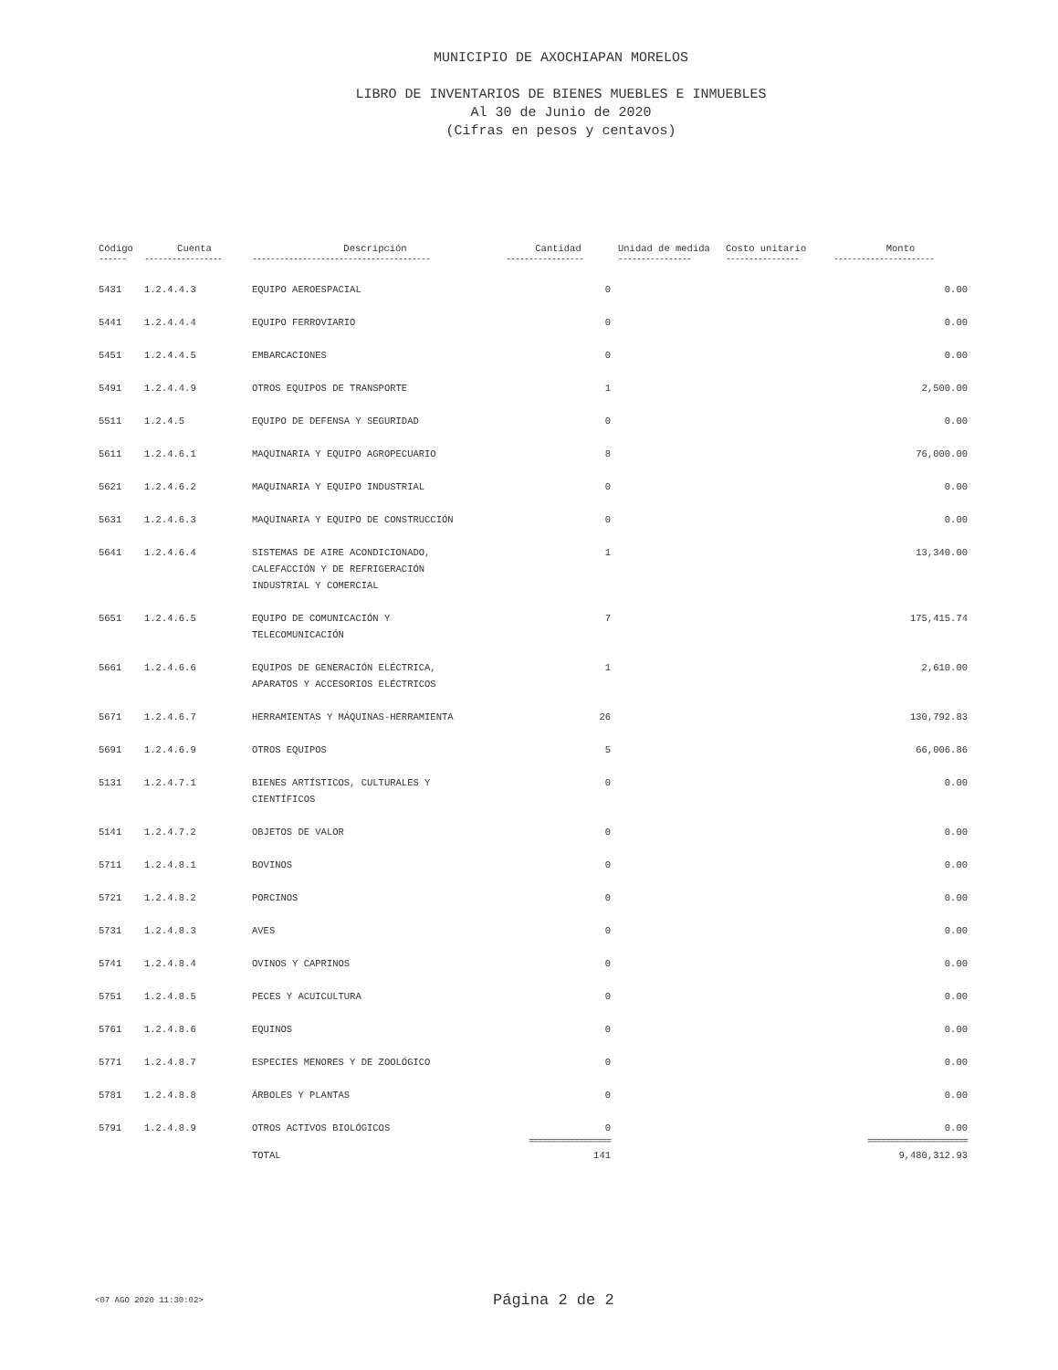MUNICIPIO DE AXOCHIAPAN MORELOS
LIBRO DE INVENTARIOS DE BIENES MUEBLES E INMUEBLES
Al 30 de Junio de 2020
(Cifras en pesos y centavos)
| Código | Cuenta | Descripción | Cantidad | Unidad de medida | Costo unitario | Monto |
| --- | --- | --- | --- | --- | --- | --- |
| ------ | ----------------- | --------------------------------------- | ----------------- | ---------------- | ---------------- | ---------------------- |
| 5431 | 1.2.4.4.3 | EQUIPO AEROESPACIAL | 0 | | | 0.00 |
| 5441 | 1.2.4.4.4 | EQUIPO FERROVIARIO | 0 | | | 0.00 |
| 5451 | 1.2.4.4.5 | EMBARCACIONES | 0 | | | 0.00 |
| 5491 | 1.2.4.4.9 | OTROS EQUIPOS DE TRANSPORTE | 1 | | | 2,500.00 |
| 5511 | 1.2.4.5 | EQUIPO DE DEFENSA Y SEGURIDAD | 0 | | | 0.00 |
| 5611 | 1.2.4.6.1 | MAQUINARIA Y EQUIPO AGROPECUARIO | 8 | | | 76,000.00 |
| 5621 | 1.2.4.6.2 | MAQUINARIA Y EQUIPO INDUSTRIAL | 0 | | | 0.00 |
| 5631 | 1.2.4.6.3 | MAQUINARIA Y EQUIPO DE CONSTRUCCIÓN | 0 | | | 0.00 |
| 5641 | 1.2.4.6.4 | SISTEMAS DE AIRE ACONDICIONADO, CALEFACCIÓN Y DE REFRIGERACIÓN INDUSTRIAL Y COMERCIAL | 1 | | | 13,340.00 |
| 5651 | 1.2.4.6.5 | EQUIPO DE COMUNICACIÓN Y TELECOMUNICACIÓN | 7 | | | 175,415.74 |
| 5661 | 1.2.4.6.6 | EQUIPOS DE GENERACIÓN ELÉCTRICA, APARATOS Y ACCESORIOS ELÉCTRICOS | 1 | | | 2,610.00 |
| 5671 | 1.2.4.6.7 | HERRAMIENTAS Y MÁQUINAS-HERRAMIENTA | 26 | | | 130,792.83 |
| 5691 | 1.2.4.6.9 | OTROS EQUIPOS | 5 | | | 66,006.86 |
| 5131 | 1.2.4.7.1 | BIENES ARTÍSTICOS, CULTURALES Y CIENTÍFICOS | 0 | | | 0.00 |
| 5141 | 1.2.4.7.2 | OBJETOS DE VALOR | 0 | | | 0.00 |
| 5711 | 1.2.4.8.1 | BOVINOS | 0 | | | 0.00 |
| 5721 | 1.2.4.8.2 | PORCINOS | 0 | | | 0.00 |
| 5731 | 1.2.4.8.3 | AVES | 0 | | | 0.00 |
| 5741 | 1.2.4.8.4 | OVINOS Y CAPRINOS | 0 | | | 0.00 |
| 5751 | 1.2.4.8.5 | PECES Y ACUICULTURA | 0 | | | 0.00 |
| 5761 | 1.2.4.8.6 | EQUINOS | 0 | | | 0.00 |
| 5771 | 1.2.4.8.7 | ESPECIES MENORES Y DE ZOOLÓGICO | 0 | | | 0.00 |
| 5781 | 1.2.4.8.8 | ÁRBOLES Y PLANTAS | 0 | | | 0.00 |
| 5791 | 1.2.4.8.9 | OTROS ACTIVOS BIOLÓGICOS | 0 | | | 0.00 |
| | | | ================== | | | ====================== |
| | | TOTAL | 141 | | | 9,480,312.93 |
<07 AGO 2020 11:30:02> Página 2 de 2